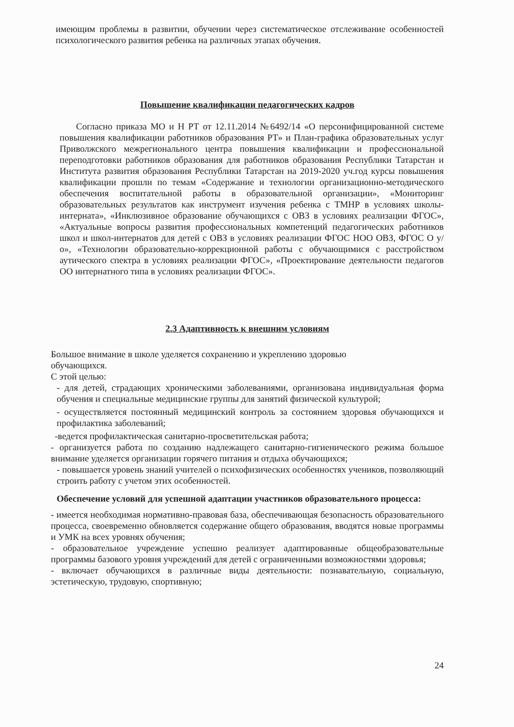имеющим проблемы в развитии, обучении через систематическое отслеживание особенностей психологического развития ребенка на различных этапах обучения.
Повышение квалификации педагогических кадров
Согласно приказа МО и Н РТ от 12.11.2014 №6492/14 «О персонифицированной системе повышения квалификации работников образования РТ» и План-графика образовательных услуг Приволжского межрегионального центра повышения квалификации и профессиональной переподготовки работников образования для работников образования Республики Татарстан и Института развития образования Республики Татарстан на 2019-2020 уч.год курсы повышения квалификации прошли по темам «Содержание и технологии организационно-методического обеспечения воспитательной работы в образовательной организации», «Мониторинг образовательных результатов как инструмент изучения ребенка с ТМНР в условиях школы-интерната», «Инклюзивное образование обучающихся с ОВЗ в условиях реализации ФГОС», «Актуальные вопросы развития профессиональных компетенций педагогических работников школ и школ-интернатов для детей с ОВЗ в условиях реализации ФГОС НОО ОВЗ, ФГОС О у/о», «Технологии образовательно-коррекционной работы с обучающимися с расстройством аутического спектра в условиях реализации ФГОС», «Проектирование деятельности педагогов ОО интернатного типа в условиях реализации ФГОС».
2.3 Адаптивность к внешним условиям
Большое внимание в школе уделяется сохранению и укреплению здоровью
обучающихся.
С этой целью:
- для детей, страдающих хроническими заболеваниями, организована индивидуальная форма обучения и специальные медицинские группы для занятий физической культурой;
- осуществляется постоянный медицинский контроль за состоянием здоровья обучающихся и профилактика заболеваний;
-ведется профилактическая санитарно-просветительская работа;
- организуется работа по созданию надлежащего санитарно-гигиенического режима большое внимание уделяется организации горячего питания и отдыха обучающихся;
- повышается уровень знаний учителей о психофизических особенностях учеников, позволяющий строить работу с учетом этих особенностей.
Обеспечение условий для успешной адаптации участников образовательного процесса:
- имеется необходимая нормативно-правовая база, обеспечивающая безопасность образовательного процесса, своевременно обновляется содержание общего образования, вводятся новые программы и УМК на всех уровнях обучения;
- образовательное учреждение успешно реализует адаптированные общеобразовательные программы базового уровня учреждений для детей с ограниченными возможностями здоровья;
- включает обучающихся в различные виды деятельности: познавательную, социальную, эстетическую, трудовую, спортивную;
24